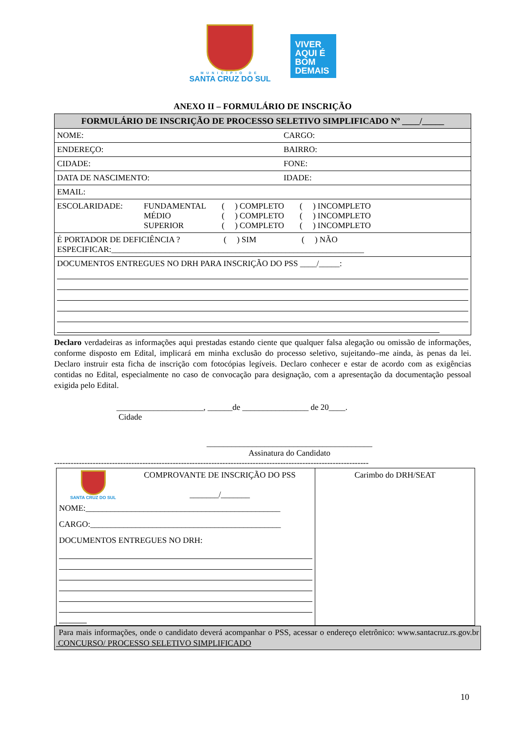MUNICÍPIO DE
SANTA CRUZ DO SUL
VIVER
AQUI É
BOM
DEMAIS
ANEXO II – FORMULÁRIO DE INSCRIÇÃO
| FORMULÁRIO DE INSCRIÇÃO DE PROCESSO SELETIVO SIMPLIFICADO Nº ____/_____ | |
| --- | --- |
| NOME: | CARGO: |
| ENDEREÇO: | BAIRRO: |
| CIDADE: | FONE: |
| DATA DE NASCIMENTO: | IDADE: |
| EMAIL: | |
| ESCOLARIDADE: FUNDAMENTAL MÉDIO SUPERIOR ( ) COMPLETO ( ) COMPLETO ( ) COMPLETO ( ) INCOMPLETO ( ) INCOMPLETO ( ) INCOMPLETO | |
| É PORTADOR DE DEFICIÊNCIA ? ( ) SIM ( ) NÃO ESPECIFICAR:_____________________________________________________________ | |
| DOCUMENTOS ENTREGUES NO DRH PARA INSCRIÇÃO DO PSS ____/_____: | |
Declaro verdadeiras as informações aqui prestadas estando ciente que qualquer falsa alegação ou omissão de informações, conforme disposto em Edital, implicará em minha exclusão do processo seletivo, sujeitando–me ainda, às penas da lei. Declaro instruir esta ficha de inscrição com fotocópias legíveis. Declaro conhecer e estar de acordo com as exigências contidas no Edital, especialmente no caso de convocação para designação, com a apresentação da documentação pessoal exigida pelo Edital.
_____________________, ______de ________________ de 20____.
Cidade
________________________________________
Assinatura do Candidato
------------------------------------------------------------------------------------------------------------------
| SANTA CRUZ DO SUL COMPROVANTE DE INSCRIÇÃO DO PSS _______/_______ NOME:_______________________________________________ CARGO:______________________________________________ DOCUMENTOS ENTREGUES NO DRH: | Carimbo do DRH/SEAT |
Para mais informações, onde o candidato deverá acompanhar o PSS, acessar o endereço eletrônico: www.santacruz.rs.gov.br CONCURSO/ PROCESSO SELETIVO SIMPLIFICADO
10